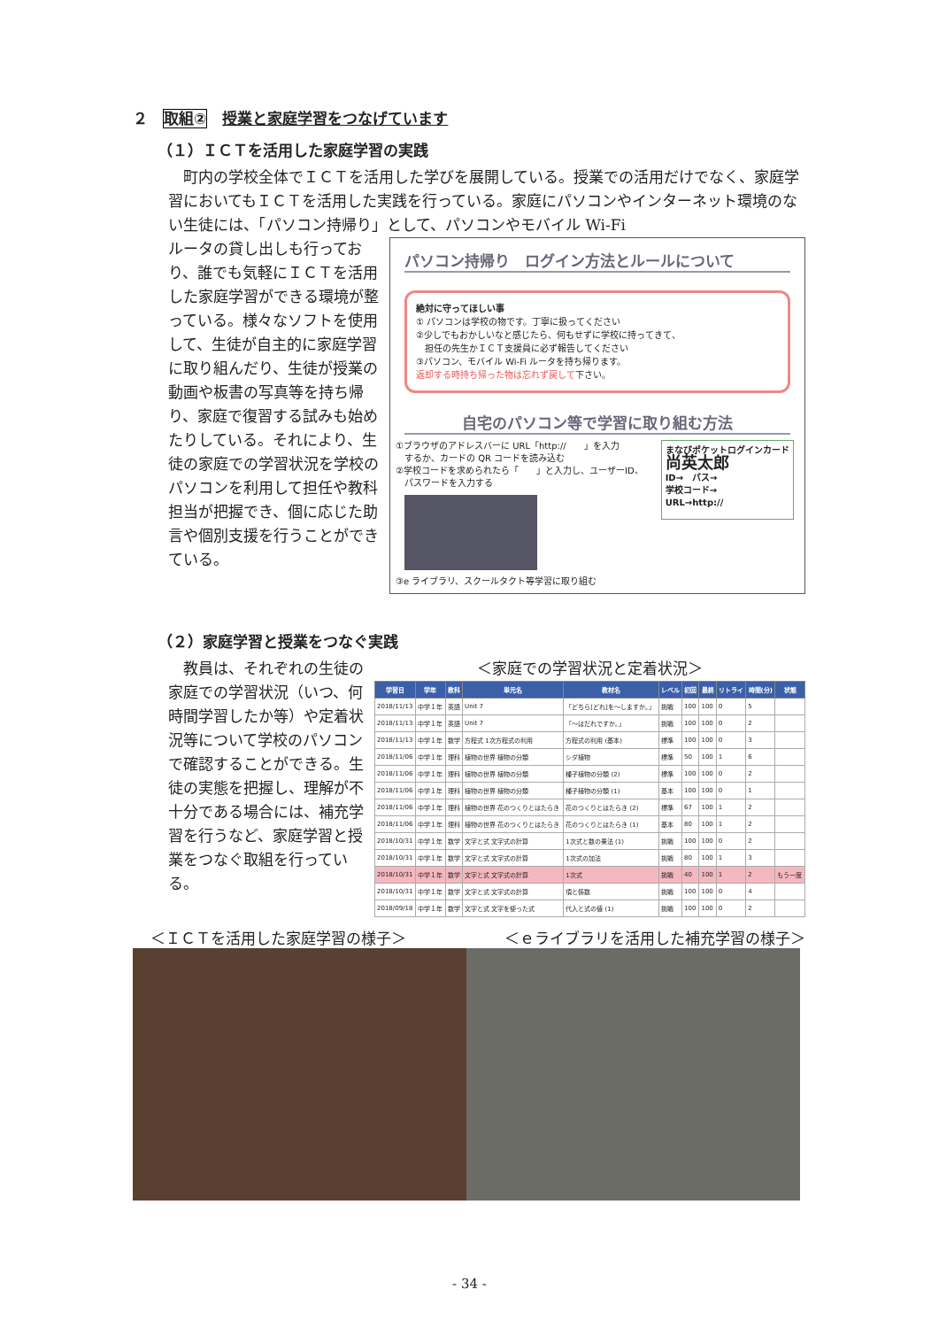２　取組②　授業と家庭学習をつなげています
（１）ＩＣＴを活用した家庭学習の実践
　町内の学校全体でＩＣＴを活用した学びを展開している。授業での活用だけでなく、家庭学習においてもＩＣＴを活用した実践を行っている。家庭にパソコンやインターネット環境のない生徒には、「パソコン持帰り」として、パソコンやモバイル Wi-Fi
ルータの貸し出しも行っており、誰でも気軽にＩＣＴを活用した家庭学習ができる環境が整っている。様々なソフトを使用して、生徒が自主的に家庭学習に取り組んだり、生徒が授業の動画や板書の写真等を持ち帰り、家庭で復習する試みも始めたりしている。それにより、生徒の家庭での学習状況を学校のパソコンを利用して担任や教科担当が把握でき、個に応じた助言や個別支援を行うことができている。
パソコン持帰り　ログイン方法とルールについて
絶対に守ってほしい事
① パソコンは学校の物です。丁寧に扱ってください
②少しでもおかしいなと感じたら、何もせずに学校に持ってきて、
　担任の先生かＩＣＴ支援員に必ず報告してください
③パソコン、モバイル Wi-Fi ルータを持ち帰ります。
返却する時持ち帰った物は忘れず戻して下さい。
自宅のパソコン等で学習に取り組む方法
①ブラウザのアドレスバーに URL「http://　　」を入力
　するか、カードの QR コードを読み込む
②学校コードを求められたら「　　」と入力し、ユーザーID、
　パスワードを入力する
③e ライブラリ、スクールタクト等学習に取り組む
まなびポケットログインカード
尚英太郎
ID→　パス→
学校コード→
URL→http://
（２）家庭学習と授業をつなぐ実践
　教員は、それぞれの生徒の家庭での学習状況（いつ、何時間学習したか等）や定着状況等について学校のパソコンで確認することができる。生徒の実態を把握し、理解が不十分である場合には、補充学習を行うなど、家庭学習と授業をつなぐ取組を行っている。
＜家庭での学習状況と定着状況＞
| 学習日 | 学年 | 教科 | 単元名 | 教材名 | レベル | 初回 | 最終 | リトライ | 時間(分) | 状態 |
| --- | --- | --- | --- | --- | --- | --- | --- | --- | --- | --- |
| 2018/11/13 | 中学１年 | 英語 | Unit 7 | 「どちら[どれ]を〜しますか。」 | 挑戦 | 100 | 100 | 0 | 5 | |
| 2018/11/13 | 中学１年 | 英語 | Unit 7 | 「〜はだれですか。」 | 挑戦 | 100 | 100 | 0 | 2 | |
| 2018/11/13 | 中学１年 | 数学 | 方程式 1次方程式の利用 | 方程式の利用 (基本) | 標準 | 100 | 100 | 0 | 3 | |
| 2018/11/06 | 中学１年 | 理科 | 植物の世界 植物の分類 | シダ植物 | 標準 | 50 | 100 | 1 | 6 | |
| 2018/11/06 | 中学１年 | 理科 | 植物の世界 植物の分類 | 種子植物の分類 (2) | 標準 | 100 | 100 | 0 | 2 | |
| 2018/11/06 | 中学１年 | 理科 | 植物の世界 植物の分類 | 種子植物の分類 (1) | 基本 | 100 | 100 | 0 | 1 | |
| 2018/11/06 | 中学１年 | 理科 | 植物の世界 花のつくりとはたらき | 花のつくりとはたらき (2) | 標準 | 67 | 100 | 1 | 2 | |
| 2018/11/06 | 中学１年 | 理科 | 植物の世界 花のつくりとはたらき | 花のつくりとはたらき (1) | 基本 | 80 | 100 | 1 | 2 | |
| 2018/10/31 | 中学１年 | 数学 | 文字と式 文字式の計算 | 1次式と数の乗法 (1) | 挑戦 | 100 | 100 | 0 | 2 | |
| 2018/10/31 | 中学１年 | 数学 | 文字と式 文字式の計算 | 1次式の加法 | 挑戦 | 80 | 100 | 1 | 3 | |
| 2018/10/31 | 中学１年 | 数学 | 文字と式 文字式の計算 | 1次式 | 挑戦 | 40 | 100 | 1 | 2 | もう一度 |
| 2018/10/31 | 中学１年 | 数学 | 文字と式 文字式の計算 | 項と係数 | 挑戦 | 100 | 100 | 0 | 4 | |
| 2018/09/18 | 中学１年 | 数学 | 文字と式 文字を使った式 | 代入と式の値 (1) | 挑戦 | 100 | 100 | 0 | 2 | |
＜ＩＣＴを活用した家庭学習の様子＞ ＜ｅライブラリを活用した補充学習の様子＞
- 34 -